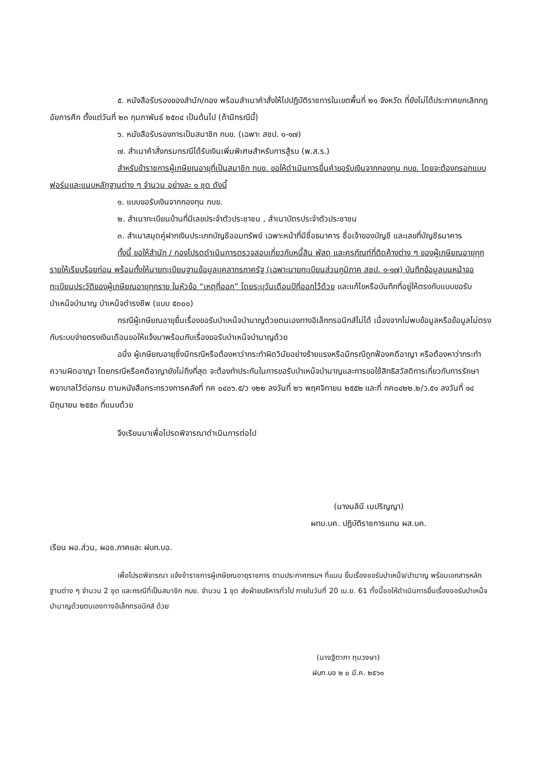๕. หนังสือรับรองของสำนัก/กอง พร้อมสำเนาคำสั่งให้ไปปฏิบัติราชการในเขตพื้นที่ ๒๑ จังหวัด ที่ยังไม่ได้ประกาศยกเลิกกฎอัยการศึก ตั้งแต่วันที่ ๒๓ กุมภาพันธ์ ๒๕๓๔ เป็นต้นไป (ถ้ามีกรณีนี้)
๖. หนังสือรับรองการเป็นสมาชิก กบข. (เฉพาะ สชป. ๑-๑๗)
๗. สำเนาคำสั่งกรมกรณีได้รับเงินเพิ่มพิเศษสำหรับการสู้รบ (พ.ส.ร.)
สำหรับข้าราชการผู้เกษียณอายุที่เป็นสมาชิก กบข. ขอให้ดำเนินการยื่นคำขอรับเงินจากกองทุน กบข. โดยจะต้องกรอกแบบฟอร์มและแนบหลักฐานต่าง ๆ จำนวน อย่างละ ๑ ชุด ดังนี้
๑. แบบขอรับเงินจากกองทุน กบข.
๒. สำเนาทะเบียนบ้านที่มีเลขประจำตัวประชาชน , สำเนาบัตรประจำตัวประชาชน
๓. สำเนาสมุดคู่ฝากเงินประเภทบัญชีออมทรัพย์ เฉพาะหน้าที่มีชื่อธนาคาร ชื่อเจ้าของบัญชี และเลขที่บัญชีธนาคาร
ทั้งนี้ ขอให้สำนัก / กองโปรดดำเนินการตรวจสอบเกี่ยวกับหนี้สิน พัสดุ และครุภัณฑ์ที่ติดค้างต่าง ๆ ของผู้เกษียณอายุทุกรายให้เรียบร้อยก่อน พร้อมทั้งให้นายทะเบียนฐานข้อมูลบุคลากรภาครัฐ (เฉพาะนายทะเบียนส่วนภูมิภาค สชป. ๑-๑๗) บันทึกข้อมูลบนหน้าจอทะเบียนประวัติของผู้เกษียณอายุทุกราย ในหัวข้อ “เหตุที่ออก” โดยระบุวันเดือนปีที่ออกไว้ด้วย และแก้ไขหรือบันทึกที่อยู่ให้ตรงกับแบบขอรับบำเหน็จบำนาญ บำเหน็จดำรงชีพ (แบบ ๕๓๐๐)
กรณีผู้เกษียณอายุยื่นเรื่องขอรับบำเหน็จบำนาญด้วยตนเองทางอิเล็กทรอนิกส์ไม่ได้ เนื่องจากไม่พบข้อมูลหรือข้อมูลไม่ตรงกับระบบจ่ายตรงเงินเดือนขอให้แจ้งมาพร้อมกับเรื่องขอรับบำเหน็จบำนาญด้วย
อนึ่ง ผู้เกษียณอายุซึ่งมีกรณีหรือต้องหาว่ากระทำผิดวินัยอย่างร้ายแรงหรือมีกรณีถูกฟ้องคดีอาญา หรือต้องหาว่ากระทำความผิดอาญา โดยกรณีหรือคดีอาญายังไม่ถึงที่สุด จะต้องทำประกันในการขอรับบำเหน็จบำนาญและการขอใช้สิทธิสวัสดิการเกี่ยวกับการรักษาพยาบาลไว้ต่อกรม ตามหนังสือกระทรวงการคลังที่ กค ๐๔๐๖.๕/ว ๑๒๒ ลงวันที่ ๒๖ พฤศจิกายน ๒๕๕๒ และที่ กค๐๔๒๒.๒/ว.๕๑ ลงวันที่ ๑๔ มิถุนายน ๒๕๕๓ ที่แนบด้วย
จึงเรียนมาเพื่อโปรดพิจารณาดำเนินการต่อไป
(นางนลินี เมปริญญา)
ผทบ.บค. ปฏิบัติราชการแทน ผส.บค.
เรียน ผอ.ส่วน, ผอช.ภาคและ ฝบท.บอ.
เพื่อโปรดพิจารณา แจ้งข้าราชการผู้เกษียณอายุราชการ ตามประกาศกรมฯ ที่แนบ ยื่นเรื่องขอรับบำเหน็จ/บำนาญ พร้อมเอกสารหลักฐานต่าง ๆ จำนวน 2 ชุด และกรณีที่เป็นสมาชิก กบข. จำนวน 1 ชุด ส่งฝ่ายบริหารทั่วไป ภายในวันที่ 20 เม.ย. 61 ทั้งนี้ขอให้ดำเนินการยื่นเรื่องขอรับบำเหน็จบำนาญด้วยตนเองทางอิเล็กทรอนิกส์ ด้วย
(นางฐิตาภา ทุมวงษา)
ฝบท.บอ ๒ ๐ มี.ค. ๒๕๖๑